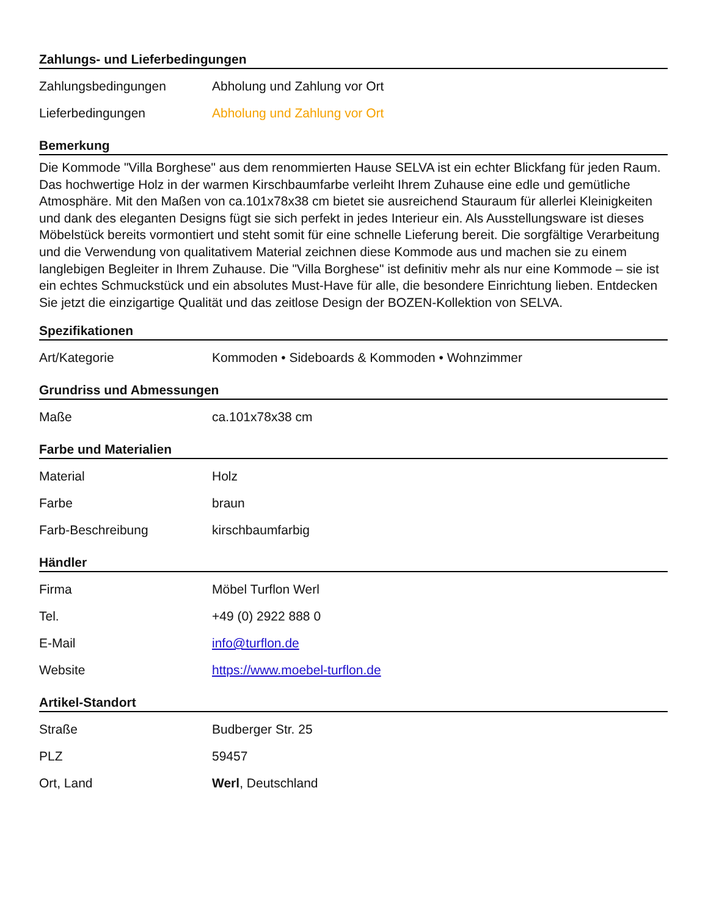Zahlungs- und Lieferbedingungen
| Zahlungsbedingungen | Abholung und Zahlung vor Ort |
| Lieferbedingungen | Abholung und Zahlung vor Ort |
Bemerkung
Die Kommode "Villa Borghese" aus dem renommierten Hause SELVA ist ein echter Blickfang für jeden Raum. Das hochwertige Holz in der warmen Kirschbaumfarbe verleiht Ihrem Zuhause eine edle und gemütliche Atmosphäre. Mit den Maßen von ca.101x78x38 cm bietet sie ausreichend Stauraum für allerlei Kleinigkeiten und dank des eleganten Designs fügt sie sich perfekt in jedes Interieur ein. Als Ausstellungsware ist dieses Möbelstück bereits vormontiert und steht somit für eine schnelle Lieferung bereit. Die sorgfältige Verarbeitung und die Verwendung von qualitativem Material zeichnen diese Kommode aus und machen sie zu einem langlebigen Begleiter in Ihrem Zuhause. Die "Villa Borghese" ist definitiv mehr als nur eine Kommode – sie ist ein echtes Schmuckstück und ein absolutes Must-Have für alle, die besondere Einrichtung lieben. Entdecken Sie jetzt die einzigartige Qualität und das zeitlose Design der BOZEN-Kollektion von SELVA.
Spezifikationen
| Art/Kategorie | Kommoden • Sideboards & Kommoden • Wohnzimmer |
Grundriss und Abmessungen
| Maße | ca.101x78x38 cm |
Farbe und Materialien
| Material | Holz |
| Farbe | braun |
| Farb-Beschreibung | kirschbaumfarbig |
Händler
| Firma | Möbel Turflon Werl |
| Tel. | +49 (0) 2922 888 0 |
| E-Mail | info@turflon.de |
| Website | https://www.moebel-turflon.de |
Artikel-Standort
| Straße | Budberger Str. 25 |
| PLZ | 59457 |
| Ort, Land | Werl , Deutschland |